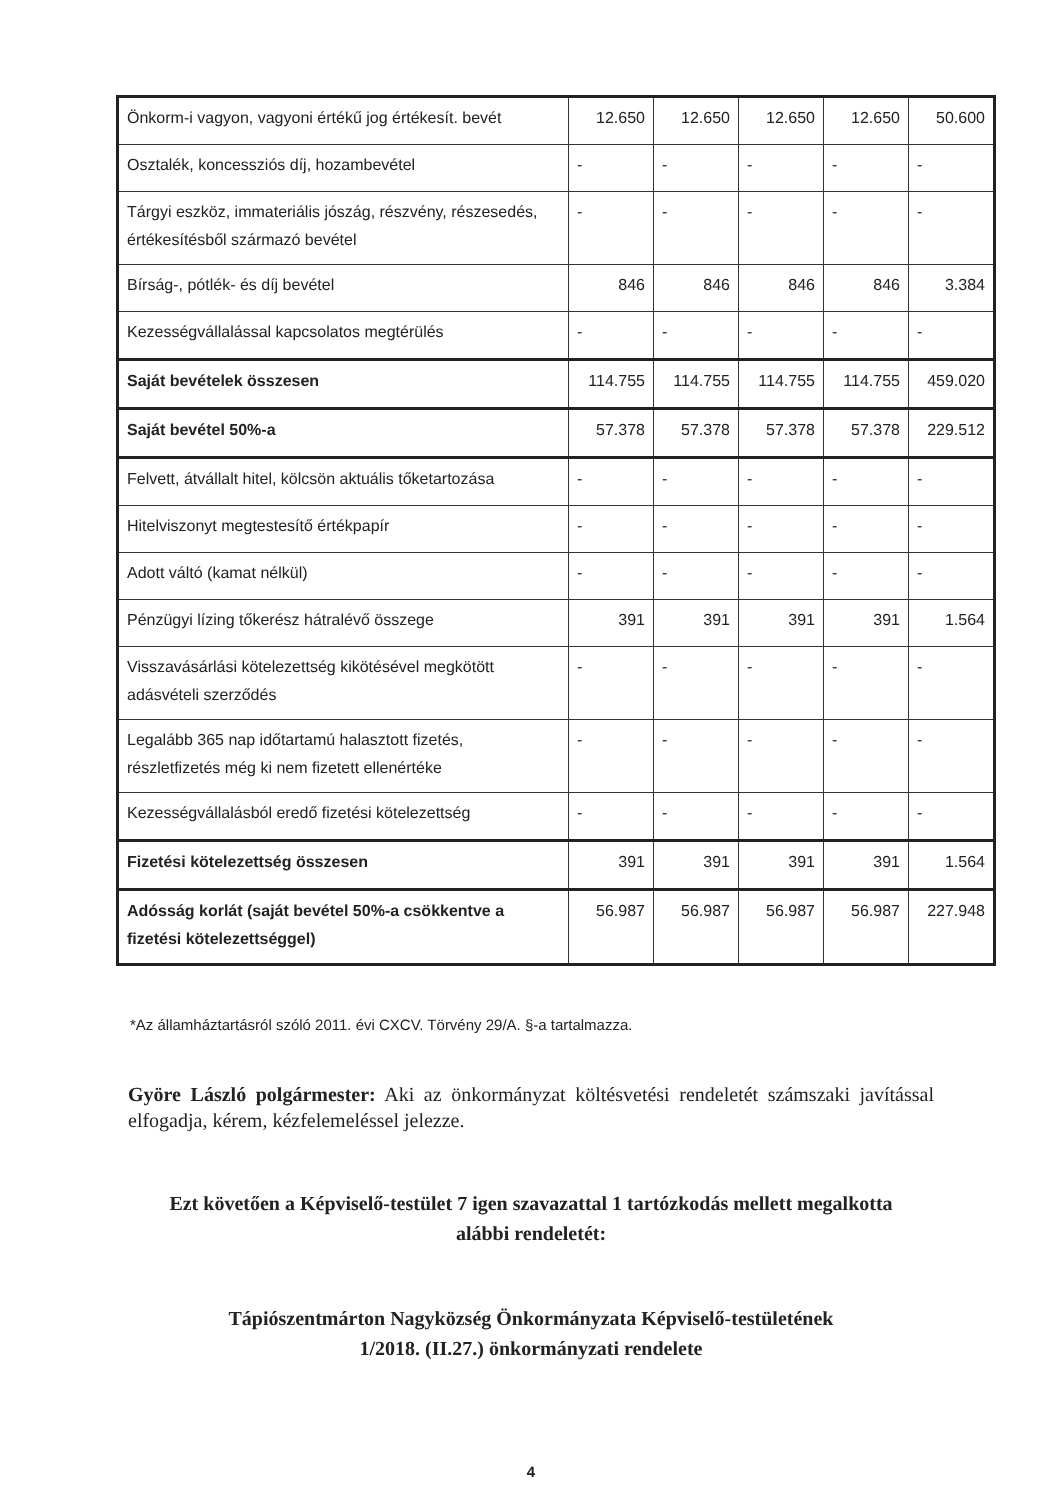| Önkorm-i vagyon, vagyoni értékű jog értékesít. bevét | 12.650 | 12.650 | 12.650 | 12.650 | 50.600 |
| Osztalék, koncessziós díj, hozambevétel | - | - | - | - | - |
| Tárgyi eszköz, immateriális jószág, részvény, részesedés, értékesítésből származó bevétel | - | - | - | - | - |
| Bírság-, pótlék- és díj bevétel | 846 | 846 | 846 | 846 | 3.384 |
| Kezességvállalással kapcsolatos megtérülés | - | - | - | - | - |
| Saját bevételek összesen | 114.755 | 114.755 | 114.755 | 114.755 | 459.020 |
| Saját bevétel 50%-a | 57.378 | 57.378 | 57.378 | 57.378 | 229.512 |
| Felvett, átvállalt hitel, kölcsön aktuális tőketartozása | - | - | - | - | - |
| Hitelviszonyt megtestesítő értékpapír | - | - | - | - | - |
| Adott váltó (kamat nélkül) | - | - | - | - | - |
| Pénzügyi lízing tőkerész hátralévő összege | 391 | 391 | 391 | 391 | 1.564 |
| Visszavásárlási kötelezettség kikötésével megkötött adásvételi szerződés | - | - | - | - | - |
| Legalább 365 nap időtartamú halasztott fizetés, részletfizetés még ki nem fizetett ellenértéke | - | - | - | - | - |
| Kezességvállalásból eredő fizetési kötelezettség | - | - | - | - | - |
| Fizetési kötelezettség összesen | 391 | 391 | 391 | 391 | 1.564 |
| Adósság korlát (saját bevétel 50%-a csökkentve a fizetési kötelezettséggel) | 56.987 | 56.987 | 56.987 | 56.987 | 227.948 |
*Az államháztartásról szóló 2011. évi CXCV. Törvény 29/A. §-a tartalmazza.
Györe László polgármester: Aki az önkormányzat költésvetési rendeletét számszaki javítással elfogadja, kérem, kézfelemeléssel jelezze.
Ezt követően a Képviselő-testület 7 igen szavazattal 1 tartózkodás mellett megalkotta
alábbi rendeletét:
Tápiószentmárton Nagyközség Önkormányzata Képviselő-testületének
1/2018. (II.27.) önkormányzati rendelete
4